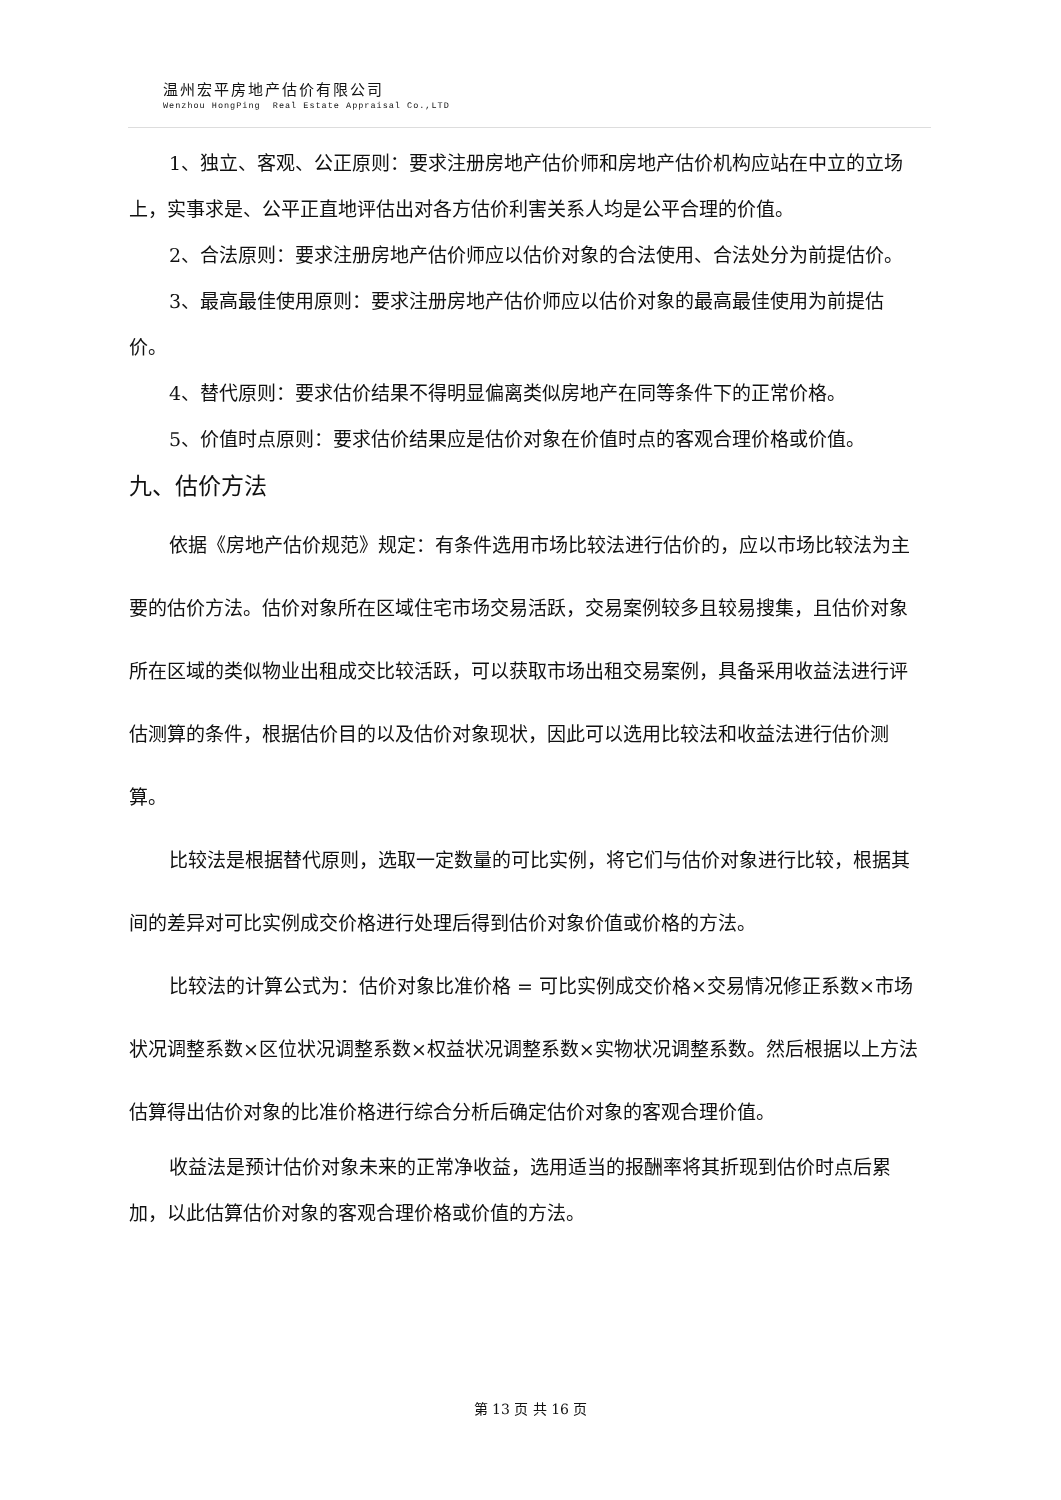温州宏平房地产估价有限公司
Wenzhou HongPing Real Estate Appraisal Co.,LTD
1、独立、客观、公正原则：要求注册房地产估价师和房地产估价机构应站在中立的立场上，实事求是、公平正直地评估出对各方估价利害关系人均是公平合理的价值。
2、合法原则：要求注册房地产估价师应以估价对象的合法使用、合法处分为前提估价。
3、最高最佳使用原则：要求注册房地产估价师应以估价对象的最高最佳使用为前提估价。
4、替代原则：要求估价结果不得明显偏离类似房地产在同等条件下的正常价格。
5、价值时点原则：要求估价结果应是估价对象在价值时点的客观合理价格或价值。
九、估价方法
依据《房地产估价规范》规定：有条件选用市场比较法进行估价的，应以市场比较法为主要的估价方法。估价对象所在区域住宅市场交易活跃，交易案例较多且较易搜集，且估价对象所在区域的类似物业出租成交比较活跃，可以获取市场出租交易案例，具备采用收益法进行评估测算的条件，根据估价目的以及估价对象现状，因此可以选用比较法和收益法进行估价测算。
比较法是根据替代原则，选取一定数量的可比实例，将它们与估价对象进行比较，根据其间的差异对可比实例成交价格进行处理后得到估价对象价值或价格的方法。
比较法的计算公式为：估价对象比准价格 = 可比实例成交价格×交易情况修正系数×市场状况调整系数×区位状况调整系数×权益状况调整系数×实物状况调整系数。然后根据以上方法估算得出估价对象的比准价格进行综合分析后确定估价对象的客观合理价值。
收益法是预计估价对象未来的正常净收益，选用适当的报酬率将其折现到估价时点后累加，以此估算估价对象的客观合理价格或价值的方法。
第 13 页 共 16 页